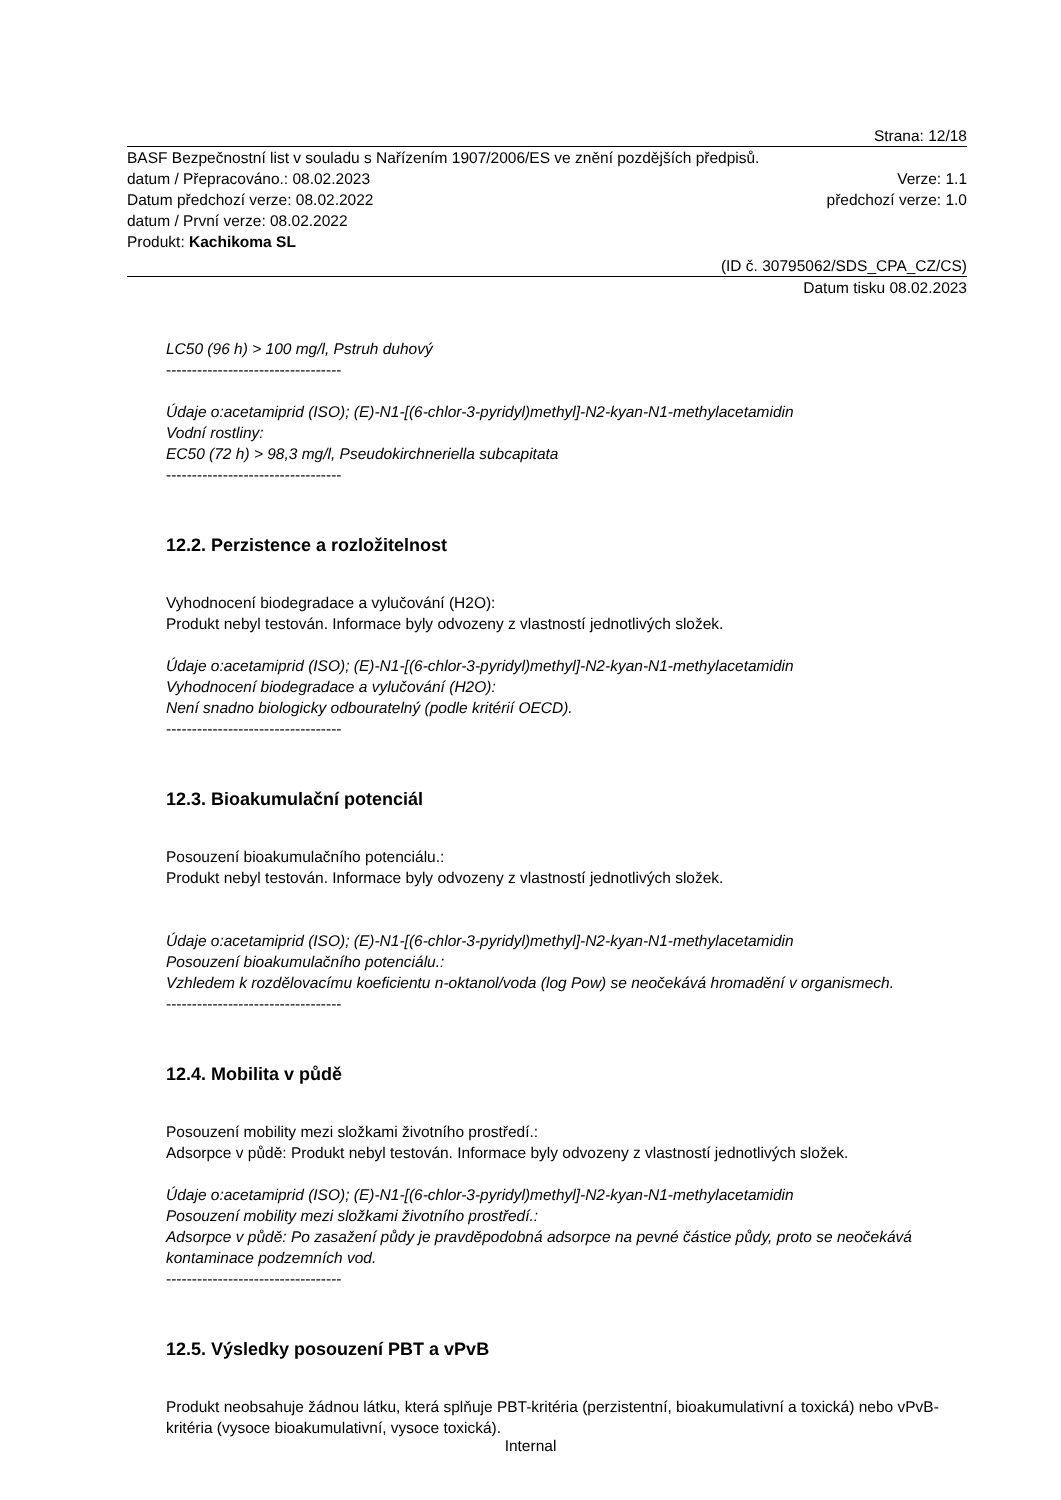Strana: 12/18
BASF Bezpečnostní list v souladu s Nařízením 1907/2006/ES ve znění pozdějších předpisů.
datum / Přepracováno.: 08.02.2023 Verze: 1.1
Datum předchozí verze: 08.02.2022 předchozí verze: 1.0
datum / První verze: 08.02.2022
Produkt: Kachikoma SL
(ID č. 30795062/SDS_CPA_CZ/CS)
Datum tisku 08.02.2023
LC50 (96 h) > 100 mg/l, Pstruh duhový
----------------------------------
Údaje o:acetamiprid (ISO); (E)-N1-[(6-chlor-3-pyridyl)methyl]-N2-kyan-N1-methylacetamidin
Vodní rostliny:
EC50 (72 h) > 98,3 mg/l, Pseudokirchneriella subcapitata
----------------------------------
12.2. Perzistence a rozložitelnost
Vyhodnocení biodegradace a vylučování (H2O):
Produkt nebyl testován. Informace byly odvozeny z vlastností jednotlivých složek.
Údaje o:acetamiprid (ISO); (E)-N1-[(6-chlor-3-pyridyl)methyl]-N2-kyan-N1-methylacetamidin
Vyhodnocení biodegradace a vylučování (H2O):
Není snadno biologicky odbouratelný (podle kritérií OECD).
----------------------------------
12.3. Bioakumulační potenciál
Posouzení bioakumulačního potenciálu.:
Produkt nebyl testován. Informace byly odvozeny z vlastností jednotlivých složek.
Údaje o:acetamiprid (ISO); (E)-N1-[(6-chlor-3-pyridyl)methyl]-N2-kyan-N1-methylacetamidin
Posouzení bioakumulačního potenciálu.:
Vzhledem k rozdělovacímu koeficientu n-oktanol/voda (log Pow) se neočekává hromadění v organismech.
----------------------------------
12.4. Mobilita v půdě
Posouzení mobility mezi složkami životního prostředí.:
Adsorpce v půdě: Produkt nebyl testován. Informace byly odvozeny z vlastností jednotlivých složek.
Údaje o:acetamiprid (ISO); (E)-N1-[(6-chlor-3-pyridyl)methyl]-N2-kyan-N1-methylacetamidin
Posouzení mobility mezi složkami životního prostředí.:
Adsorpce v půdě: Po zasažení půdy je pravděpodobná adsorpce na pevné částice půdy, proto se neočekává kontaminace podzemních vod.
----------------------------------
12.5. Výsledky posouzení PBT a vPvB
Produkt neobsahuje žádnou látku, která splňuje PBT-kritéria (perzistentní, bioakumulativní a toxická) nebo vPvB-kritéria (vysoce bioakumulativní, vysoce toxická).
Internal